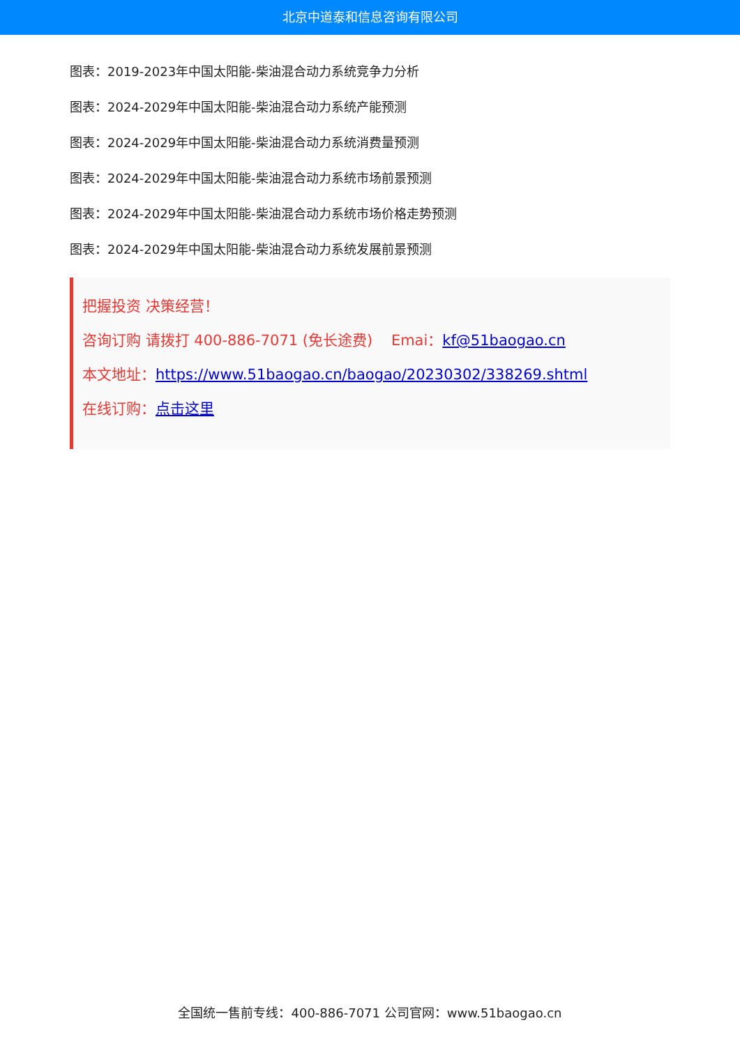北京中道泰和信息咨询有限公司
图表：2019-2023年中国太阳能-柴油混合动力系统竞争力分析
图表：2024-2029年中国太阳能-柴油混合动力系统产能预测
图表：2024-2029年中国太阳能-柴油混合动力系统消费量预测
图表：2024-2029年中国太阳能-柴油混合动力系统市场前景预测
图表：2024-2029年中国太阳能-柴油混合动力系统市场价格走势预测
图表：2024-2029年中国太阳能-柴油混合动力系统发展前景预测
把握投资 决策经营！
咨询订购 请拨打 400-886-7071 (免长途费) Emai：kf@51baogao.cn
本文地址：https://www.51baogao.cn/baogao/20230302/338269.shtml
在线订购：点击这里
全国统一售前专线：400-886-7071 公司官网：www.51baogao.cn